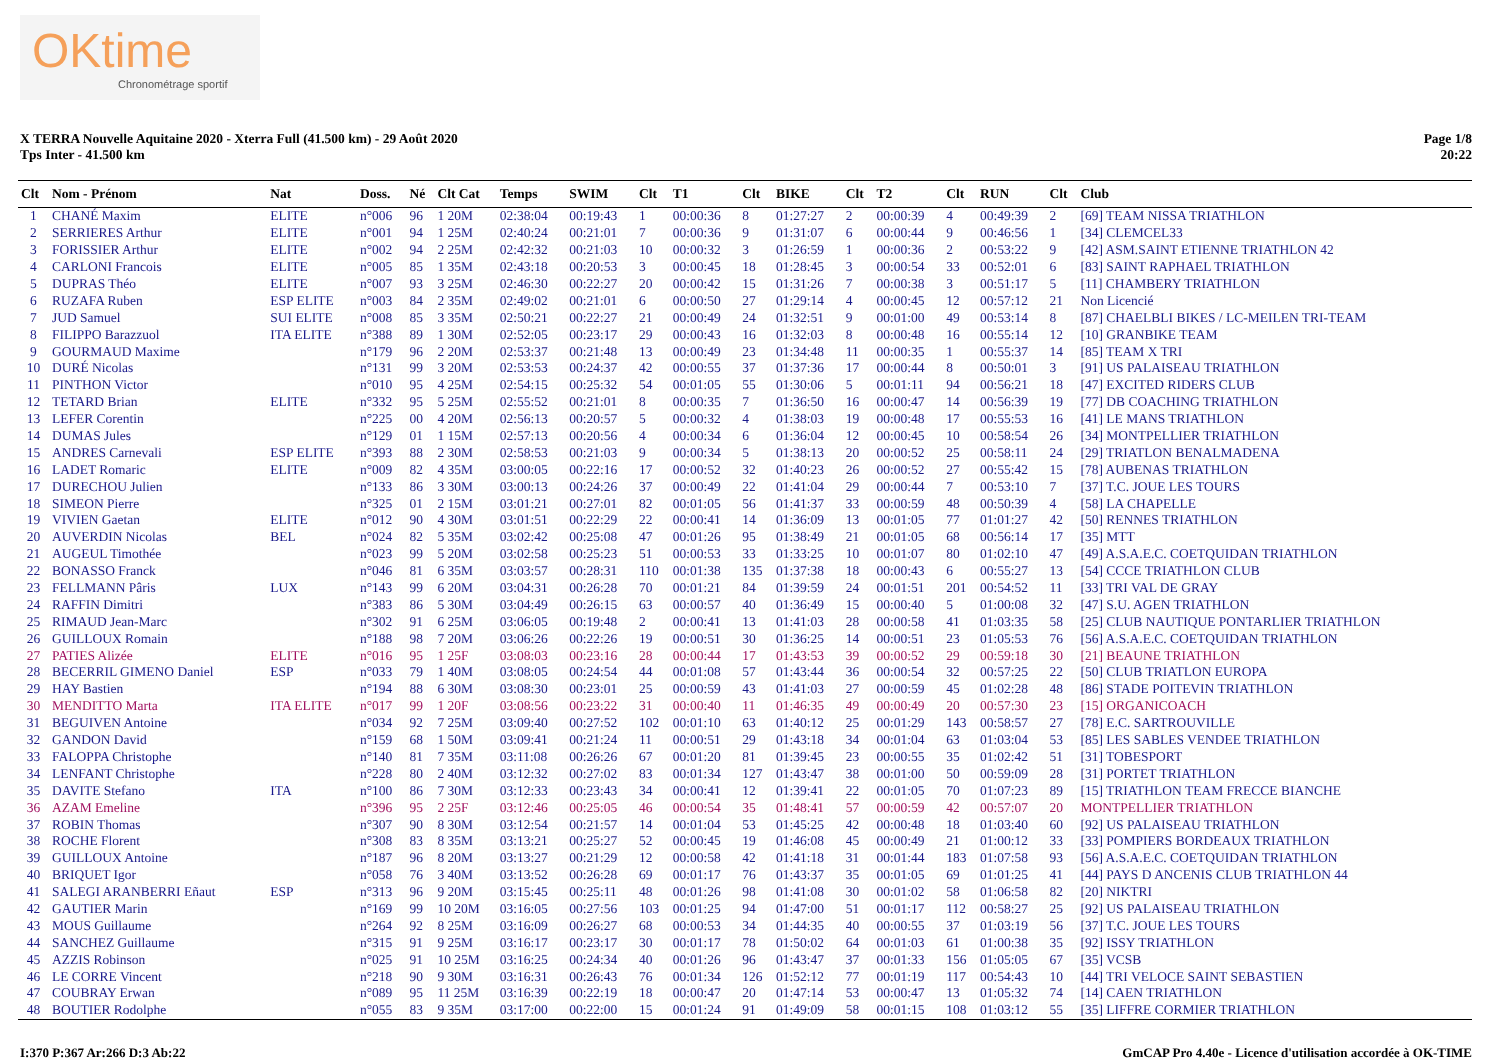OKtime
Chronométrage sportif
X TERRA Nouvelle Aquitaine 2020 - Xterra Full (41.500 km) - 29 Août 2020
Tps Inter - 41.500 km
Page 1/8
20:22
| Clt | Nom - Prénom | Nat | Doss. | Né | Clt Cat | Temps | SWIM | Clt | T1 | Clt | BIKE | Clt | T2 | Clt | RUN | Clt | Club |
| --- | --- | --- | --- | --- | --- | --- | --- | --- | --- | --- | --- | --- | --- | --- | --- | --- | --- |
| 1 | CHANÉ Maxim | ELITE | n°006 | 96 | 1 20M | 02:38:04 | 00:19:43 | 1 | 00:00:36 | 8 | 01:27:27 | 2 | 00:00:39 | 4 | 00:49:39 | 2 | [69] TEAM NISSA TRIATHLON |
| 2 | SERRIERES Arthur | ELITE | n°001 | 94 | 1 25M | 02:40:24 | 00:21:01 | 7 | 00:00:36 | 9 | 01:31:07 | 6 | 00:00:44 | 9 | 00:46:56 | 1 | [34] CLEMCEL33 |
| 3 | FORISSIER Arthur | ELITE | n°002 | 94 | 2 25M | 02:42:32 | 00:21:03 | 10 | 00:00:32 | 3 | 01:26:59 | 1 | 00:00:36 | 2 | 00:53:22 | 9 | [42] ASM.SAINT ETIENNE TRIATHLON 42 |
| 4 | CARLONI Francois | ELITE | n°005 | 85 | 1 35M | 02:43:18 | 00:20:53 | 3 | 00:00:45 | 18 | 01:28:45 | 3 | 00:00:54 | 33 | 00:52:01 | 6 | [83] SAINT RAPHAEL TRIATHLON |
| 5 | DUPRAS Théo | ELITE | n°007 | 93 | 3 25M | 02:46:30 | 00:22:27 | 20 | 00:00:42 | 15 | 01:31:26 | 7 | 00:00:38 | 3 | 00:51:17 | 5 | [11] CHAMBERY TRIATHLON |
| 6 | RUZAFA Ruben | ESP ELITE | n°003 | 84 | 2 35M | 02:49:02 | 00:21:01 | 6 | 00:00:50 | 27 | 01:29:14 | 4 | 00:00:45 | 12 | 00:57:12 | 21 | Non Licencié |
| 7 | JUD Samuel | SUI ELITE | n°008 | 85 | 3 35M | 02:50:21 | 00:22:27 | 21 | 00:00:49 | 24 | 01:32:51 | 9 | 00:01:00 | 49 | 00:53:14 | 8 | [87] CHAELBLI BIKES / LC-MEILEN TRI-TEAM |
| 8 | FILIPPO Barazzuol | ITA ELITE | n°388 | 89 | 1 30M | 02:52:05 | 00:23:17 | 29 | 00:00:43 | 16 | 01:32:03 | 8 | 00:00:48 | 16 | 00:55:14 | 12 | [10] GRANBIKE TEAM |
| 9 | GOURMAUD Maxime | | n°179 | 96 | 2 20M | 02:53:37 | 00:21:48 | 13 | 00:00:49 | 23 | 01:34:48 | 11 | 00:00:35 | 1 | 00:55:37 | 14 | [85] TEAM X TRI |
| 10 | DURÉ Nicolas | | n°131 | 99 | 3 20M | 02:53:53 | 00:24:37 | 42 | 00:00:55 | 37 | 01:37:36 | 17 | 00:00:44 | 8 | 00:50:01 | 3 | [91] US PALAISEAU TRIATHLON |
| 11 | PINTHON Victor | | n°010 | 95 | 4 25M | 02:54:15 | 00:25:32 | 54 | 00:01:05 | 55 | 01:30:06 | 5 | 00:01:11 | 94 | 00:56:21 | 18 | [47] EXCITED RIDERS CLUB |
| 12 | TETARD Brian | ELITE | n°332 | 95 | 5 25M | 02:55:52 | 00:21:01 | 8 | 00:00:35 | 7 | 01:36:50 | 16 | 00:00:47 | 14 | 00:56:39 | 19 | [77] DB COACHING TRIATHLON |
| 13 | LEFER Corentin | | n°225 | 00 | 4 20M | 02:56:13 | 00:20:57 | 5 | 00:00:32 | 4 | 01:38:03 | 19 | 00:00:48 | 17 | 00:55:53 | 16 | [41] LE MANS TRIATHLON |
| 14 | DUMAS Jules | | n°129 | 01 | 1 15M | 02:57:13 | 00:20:56 | 4 | 00:00:34 | 6 | 01:36:04 | 12 | 00:00:45 | 10 | 00:58:54 | 26 | [34] MONTPELLIER TRIATHLON |
| 15 | ANDRES Carnevali | ESP ELITE | n°393 | 88 | 2 30M | 02:58:53 | 00:21:03 | 9 | 00:00:34 | 5 | 01:38:13 | 20 | 00:00:52 | 25 | 00:58:11 | 24 | [29] TRIATLON BENALMADENA |
| 16 | LADET Romaric | ELITE | n°009 | 82 | 4 35M | 03:00:05 | 00:22:16 | 17 | 00:00:52 | 32 | 01:40:23 | 26 | 00:00:52 | 27 | 00:55:42 | 15 | [78] AUBENAS TRIATHLON |
| 17 | DURECHOU Julien | | n°133 | 86 | 3 30M | 03:00:13 | 00:24:26 | 37 | 00:00:49 | 22 | 01:41:04 | 29 | 00:00:44 | 7 | 00:53:10 | 7 | [37] T.C. JOUE LES TOURS |
| 18 | SIMEON Pierre | | n°325 | 01 | 2 15M | 03:01:21 | 00:27:01 | 82 | 00:01:05 | 56 | 01:41:37 | 33 | 00:00:59 | 48 | 00:50:39 | 4 | [58] LA CHAPELLE |
| 19 | VIVIEN Gaetan | ELITE | n°012 | 90 | 4 30M | 03:01:51 | 00:22:29 | 22 | 00:00:41 | 14 | 01:36:09 | 13 | 00:01:05 | 77 | 01:01:27 | 42 | [50] RENNES TRIATHLON |
| 20 | AUVERDIN Nicolas | BEL | n°024 | 82 | 5 35M | 03:02:42 | 00:25:08 | 47 | 00:01:26 | 95 | 01:38:49 | 21 | 00:01:05 | 68 | 00:56:14 | 17 | [35] MTT |
| 21 | AUGEUL Timothée | | n°023 | 99 | 5 20M | 03:02:58 | 00:25:23 | 51 | 00:00:53 | 33 | 01:33:25 | 10 | 00:01:07 | 80 | 01:02:10 | 47 | [49] A.S.A.E.C. COETQUIDAN TRIATHLON |
| 22 | BONASSO Franck | | n°046 | 81 | 6 35M | 03:03:57 | 00:28:31 | 110 | 00:01:38 | 135 | 01:37:38 | 18 | 00:00:43 | 6 | 00:55:27 | 13 | [54] CCCE TRIATHLON CLUB |
| 23 | FELLMANN Pâris | LUX | n°143 | 99 | 6 20M | 03:04:31 | 00:26:28 | 70 | 00:01:21 | 84 | 01:39:59 | 24 | 00:01:51 | 201 | 00:54:52 | 11 | [33] TRI VAL DE GRAY |
| 24 | RAFFIN Dimitri | | n°383 | 86 | 5 30M | 03:04:49 | 00:26:15 | 63 | 00:00:57 | 40 | 01:36:49 | 15 | 00:00:40 | 5 | 01:00:08 | 32 | [47] S.U. AGEN TRIATHLON |
| 25 | RIMAUD Jean-Marc | | n°302 | 91 | 6 25M | 03:06:05 | 00:19:48 | 2 | 00:00:41 | 13 | 01:41:03 | 28 | 00:00:58 | 41 | 01:03:35 | 58 | [25] CLUB NAUTIQUE PONTARLIER TRIATHLON |
| 26 | GUILLOUX Romain | | n°188 | 98 | 7 20M | 03:06:26 | 00:22:26 | 19 | 00:00:51 | 30 | 01:36:25 | 14 | 00:00:51 | 23 | 01:05:53 | 76 | [56] A.S.A.E.C. COETQUIDAN TRIATHLON |
| 27 | PATIES Alizée | ELITE | n°016 | 95 | 1 25F | 03:08:03 | 00:23:16 | 28 | 00:00:44 | 17 | 01:43:53 | 39 | 00:00:52 | 29 | 00:59:18 | 30 | [21] BEAUNE TRIATHLON |
| 28 | BECERRIL GIMENO Daniel | ESP | n°033 | 79 | 1 40M | 03:08:05 | 00:24:54 | 44 | 00:01:08 | 57 | 01:43:44 | 36 | 00:00:54 | 32 | 00:57:25 | 22 | [50] CLUB TRIATLON EUROPA |
| 29 | HAY Bastien | | n°194 | 88 | 6 30M | 03:08:30 | 00:23:01 | 25 | 00:00:59 | 43 | 01:41:03 | 27 | 00:00:59 | 45 | 01:02:28 | 48 | [86] STADE POITEVIN TRIATHLON |
| 30 | MENDITTO Marta | ITA ELITE | n°017 | 99 | 1 20F | 03:08:56 | 00:23:22 | 31 | 00:00:40 | 11 | 01:46:35 | 49 | 00:00:49 | 20 | 00:57:30 | 23 | [15] ORGANICOACH |
| 31 | BEGUIVEN Antoine | | n°034 | 92 | 7 25M | 03:09:40 | 00:27:52 | 102 | 00:01:10 | 63 | 01:40:12 | 25 | 00:01:29 | 143 | 00:58:57 | 27 | [78] E.C. SARTROUVILLE |
| 32 | GANDON David | | n°159 | 68 | 1 50M | 03:09:41 | 00:21:24 | 11 | 00:00:51 | 29 | 01:43:18 | 34 | 00:01:04 | 63 | 01:03:04 | 53 | [85] LES SABLES VENDEE TRIATHLON |
| 33 | FALOPPA Christophe | | n°140 | 81 | 7 35M | 03:11:08 | 00:26:26 | 67 | 00:01:20 | 81 | 01:39:45 | 23 | 00:00:55 | 35 | 01:02:42 | 51 | [31] TOBESPORT |
| 34 | LENFANT Christophe | | n°228 | 80 | 2 40M | 03:12:32 | 00:27:02 | 83 | 00:01:34 | 127 | 01:43:47 | 38 | 00:01:00 | 50 | 00:59:09 | 28 | [31] PORTET TRIATHLON |
| 35 | DAVITE Stefano | ITA | n°100 | 86 | 7 30M | 03:12:33 | 00:23:43 | 34 | 00:00:41 | 12 | 01:39:41 | 22 | 00:01:05 | 70 | 01:07:23 | 89 | [15] TRIATHLON TEAM FRECCE BIANCHE |
| 36 | AZAM Emeline | | n°396 | 95 | 2 25F | 03:12:46 | 00:25:05 | 46 | 00:00:54 | 35 | 01:48:41 | 57 | 00:00:59 | 42 | 00:57:07 | 20 | MONTPELLIER TRIATHLON |
| 37 | ROBIN Thomas | | n°307 | 90 | 8 30M | 03:12:54 | 00:21:57 | 14 | 00:01:04 | 53 | 01:45:25 | 42 | 00:00:48 | 18 | 01:03:40 | 60 | [92] US PALAISEAU TRIATHLON |
| 38 | ROCHE Florent | | n°308 | 83 | 8 35M | 03:13:21 | 00:25:27 | 52 | 00:00:45 | 19 | 01:46:08 | 45 | 00:00:49 | 21 | 01:00:12 | 33 | [33] POMPIERS BORDEAUX TRIATHLON |
| 39 | GUILLOUX Antoine | | n°187 | 96 | 8 20M | 03:13:27 | 00:21:29 | 12 | 00:00:58 | 42 | 01:41:18 | 31 | 00:01:44 | 183 | 01:07:58 | 93 | [56] A.S.A.E.C. COETQUIDAN TRIATHLON |
| 40 | BRIQUET Igor | | n°058 | 76 | 3 40M | 03:13:52 | 00:26:28 | 69 | 00:01:17 | 76 | 01:43:37 | 35 | 00:01:05 | 69 | 01:01:25 | 41 | [44] PAYS D ANCENIS CLUB TRIATHLON 44 |
| 41 | SALEGI ARANBERRI Eñaut | ESP | n°313 | 96 | 9 20M | 03:15:45 | 00:25:11 | 48 | 00:01:26 | 98 | 01:41:08 | 30 | 00:01:02 | 58 | 01:06:58 | 82 | [20] NIKTRI |
| 42 | GAUTIER Marin | | n°169 | 99 | 10 20M | 03:16:05 | 00:27:56 | 103 | 00:01:25 | 94 | 01:47:00 | 51 | 00:01:17 | 112 | 00:58:27 | 25 | [92] US PALAISEAU TRIATHLON |
| 43 | MOUS Guillaume | | n°264 | 92 | 8 25M | 03:16:09 | 00:26:27 | 68 | 00:00:53 | 34 | 01:44:35 | 40 | 00:00:55 | 37 | 01:03:19 | 56 | [37] T.C. JOUE LES TOURS |
| 44 | SANCHEZ Guillaume | | n°315 | 91 | 9 25M | 03:16:17 | 00:23:17 | 30 | 00:01:17 | 78 | 01:50:02 | 64 | 00:01:03 | 61 | 01:00:38 | 35 | [92] ISSY TRIATHLON |
| 45 | AZZIS Robinson | | n°025 | 91 | 10 25M | 03:16:25 | 00:24:34 | 40 | 00:01:26 | 96 | 01:43:47 | 37 | 00:01:33 | 156 | 01:05:05 | 67 | [35] VCSB |
| 46 | LE CORRE Vincent | | n°218 | 90 | 9 30M | 03:16:31 | 00:26:43 | 76 | 00:01:34 | 126 | 01:52:12 | 77 | 00:01:19 | 117 | 00:54:43 | 10 | [44] TRI VELOCE SAINT SEBASTIEN |
| 47 | COUBRAY Erwan | | n°089 | 95 | 11 25M | 03:16:39 | 00:22:19 | 18 | 00:00:47 | 20 | 01:47:14 | 53 | 00:00:47 | 13 | 01:05:32 | 74 | [14] CAEN TRIATHLON |
| 48 | BOUTIER Rodolphe | | n°055 | 83 | 9 35M | 03:17:00 | 00:22:00 | 15 | 00:01:24 | 91 | 01:49:09 | 58 | 00:01:15 | 108 | 01:03:12 | 55 | [35] LIFFRE CORMIER TRIATHLON |
I:370 P:367 Ar:266 D:3 Ab:22
GmCAP Pro 4.40e - Licence d'utilisation accordée à OK-TIME